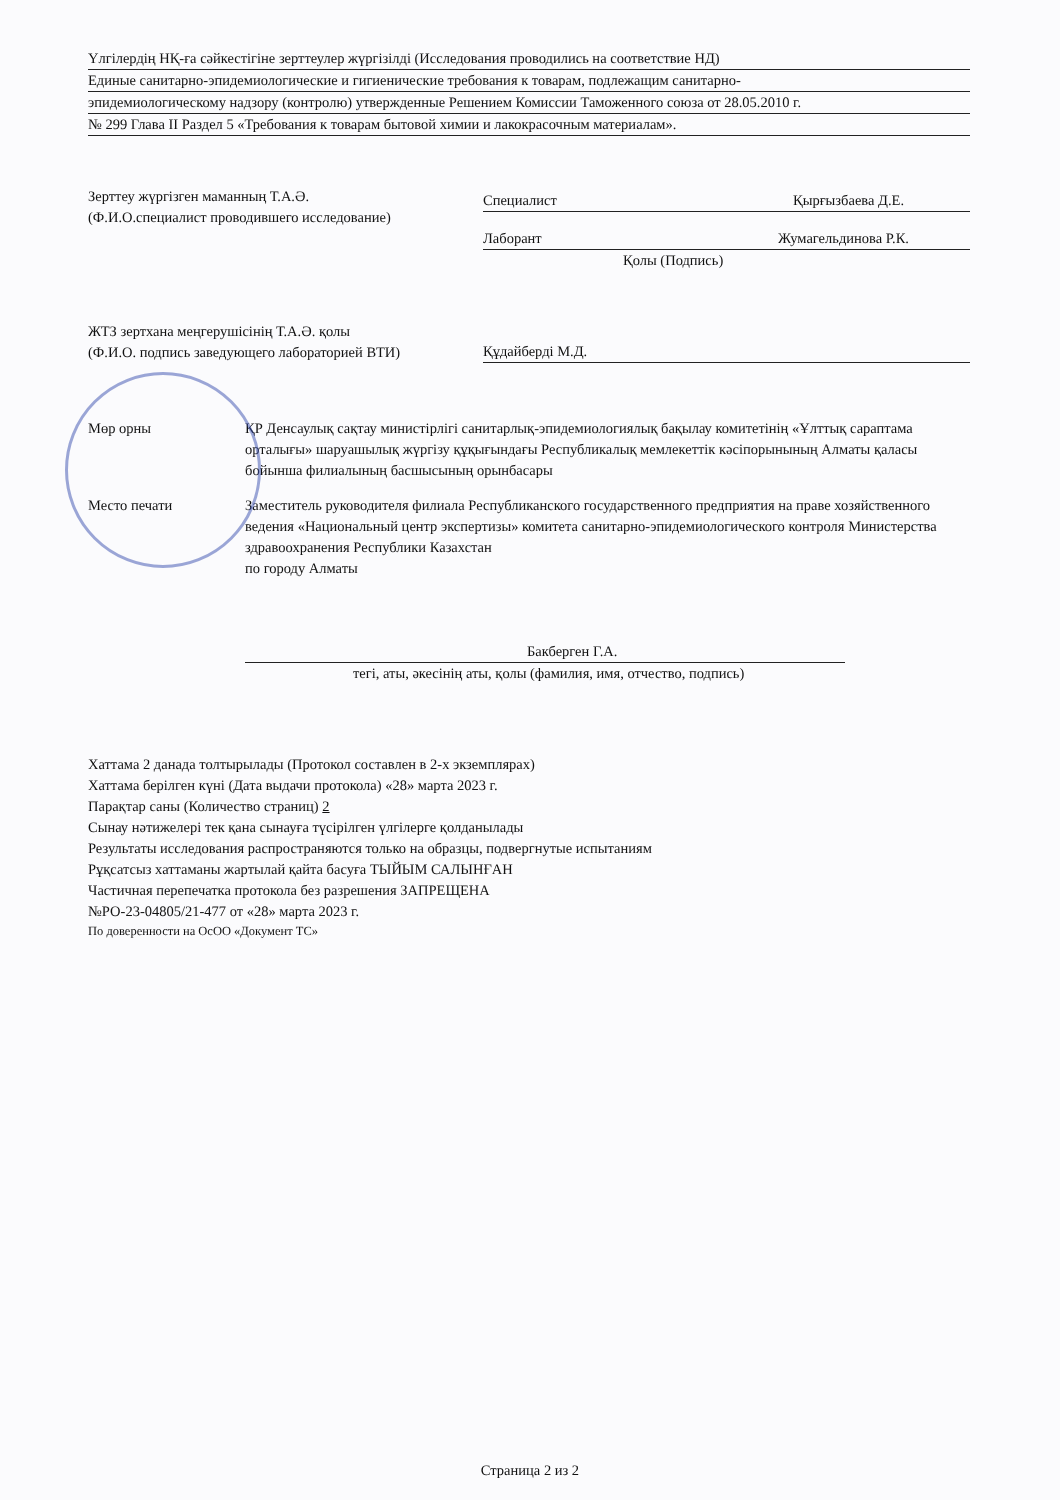Үлгілердің НҚ-ға сәйкестігіне зерттеулер жүргізілді (Исследования проводились на соответствие НД)
Единые санитарно-эпидемиологические и гигиенические требования к товарам, подлежащим санитарно-
эпидемиологическому надзору (контролю) утвержденные Решением Комиссии Таможенного союза от 28.05.2010 г.
№ 299 Глава II Раздел 5 «Требования к товарам бытовой химии и лакокрасочным материалам».
Зерттеу жүргізген маманның Т.А.Ә.
(Ф.И.О.специалист проводившего исследование)
Специалист Қырғызбаева Д.Е.
Лаборант Жумагельдинова Р.К.
Қолы (Подпись)
ЖТЗ зертхана меңгерушісінің Т.А.Ә. қолы
(Ф.И.О. подпись заведующего лабораторией ВТИ)
Құдайберді М.Д.
Мөр орны ҚР Денсаулық сақтау министірлігі санитарлық-эпидемиологиялық бақылау комитетінің «Ұлттық сараптама орталығы» шаруашылық жүргізу құқығындағы Республикалық мемлекеттік кәсіпорынының Алматы қаласы бойынша филиалының басшысының орынбасары
Место печати Заместитель руководителя филиала Республиканского государственного предприятия на праве хозяйственного ведения «Национальный центр экспертизы» комитета санитарно-эпидемиологического контроля Министерства здравоохранения Республики Казахстан
по городу Алматы
Бакберген Г.А.
тегі, аты, әкесінің аты, қолы (фамилия, имя, отчество, подпись)
Хаттама 2 данада толтырылады (Протокол составлен в 2-х экземплярах)
Хаттама берілген күні (Дата выдачи протокола) «28» марта 2023 г.
Парақтар саны (Количество страниц) 2
Сынау нәтижелері тек қана сынауға түсірілген үлгілерге қолданылады
Результаты исследования распространяются только на образцы, подвергнутые испытаниям
Рұқсатсыз хаттаманы жартылай қайта басуға ТЫЙЫМ САЛЫНҒАН
Частичная перепечатка протокола без разрешения ЗАПРЕЩЕНА
№РО-23-04805/21-477 от «28» марта 2023 г.
По доверенности на ОсОО «Документ ТС»
Страница 2 из 2